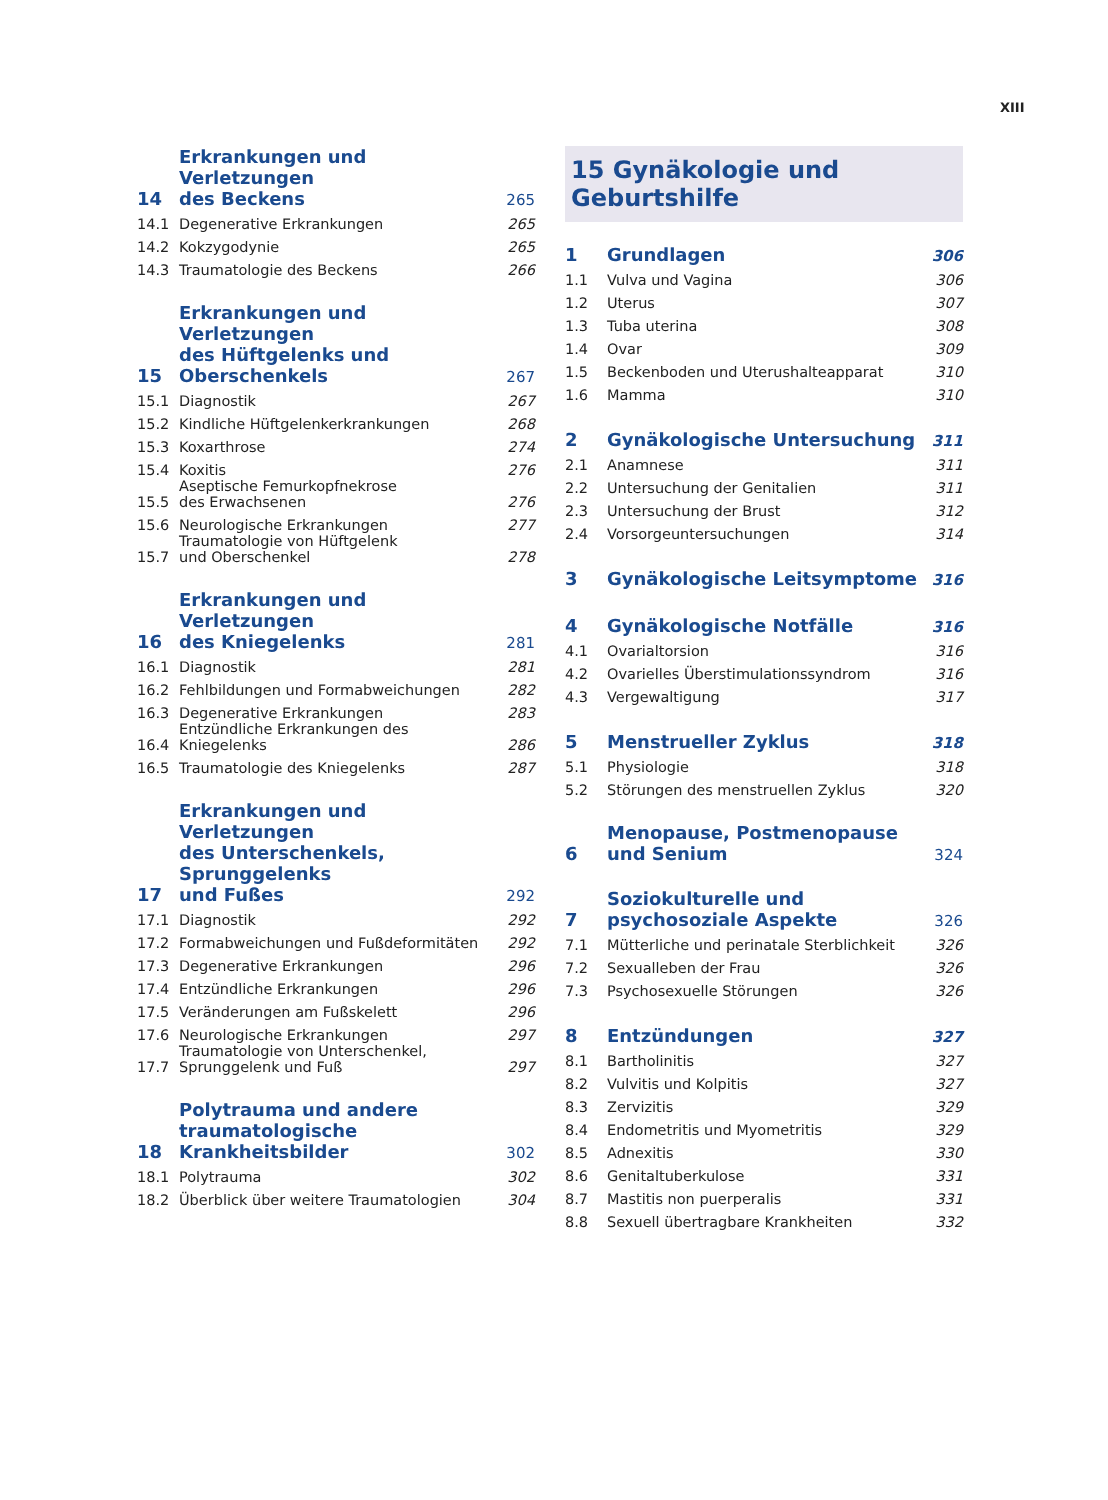XIII
| 14 | Erkrankungen und Verletzungen des Beckens | 265 |
| 14.1 | Degenerative Erkrankungen | 265 |
| 14.2 | Kokzygodynie | 265 |
| 14.3 | Traumatologie des Beckens | 266 |
| 15 | Erkrankungen und Verletzungen des Hüftgelenks und Oberschenkels | 267 |
| 15.1 | Diagnostik | 267 |
| 15.2 | Kindliche Hüftgelenkerkrankungen | 268 |
| 15.3 | Koxarthrose | 274 |
| 15.4 | Koxitis | 276 |
| 15.5 | Aseptische Femurkopfnekrose des Erwachsenen | 276 |
| 15.6 | Neurologische Erkrankungen | 277 |
| 15.7 | Traumatologie von Hüftgelenk und Oberschenkel | 278 |
| 16 | Erkrankungen und Verletzungen des Kniegelenks | 281 |
| 16.1 | Diagnostik | 281 |
| 16.2 | Fehlbildungen und Formabweichungen | 282 |
| 16.3 | Degenerative Erkrankungen | 283 |
| 16.4 | Entzündliche Erkrankungen des Kniegelenks | 286 |
| 16.5 | Traumatologie des Kniegelenks | 287 |
| 17 | Erkrankungen und Verletzungen des Unterschenkels, Sprunggelenks und Fußes | 292 |
| 17.1 | Diagnostik | 292 |
| 17.2 | Formabweichungen und Fußdeformitäten | 292 |
| 17.3 | Degenerative Erkrankungen | 296 |
| 17.4 | Entzündliche Erkrankungen | 296 |
| 17.5 | Veränderungen am Fußskelett | 296 |
| 17.6 | Neurologische Erkrankungen | 297 |
| 17.7 | Traumatologie von Unterschenkel, Sprunggelenk und Fuß | 297 |
| 18 | Polytrauma und andere traumatologische Krankheitsbilder | 302 |
| 18.1 | Polytrauma | 302 |
| 18.2 | Überblick über weitere Traumatologien | 304 |
15 Gynäkologie und Geburtshilfe
| 1 | Grundlagen | 306 |
| 1.1 | Vulva und Vagina | 306 |
| 1.2 | Uterus | 307 |
| 1.3 | Tuba uterina | 308 |
| 1.4 | Ovar | 309 |
| 1.5 | Beckenboden und Uterushalteapparat | 310 |
| 1.6 | Mamma | 310 |
| 2 | Gynäkologische Untersuchung | 311 |
| 2.1 | Anamnese | 311 |
| 2.2 | Untersuchung der Genitalien | 311 |
| 2.3 | Untersuchung der Brust | 312 |
| 2.4 | Vorsorgeuntersuchungen | 314 |
| 3 | Gynäkologische Leitsymptome | 316 |
| 4 | Gynäkologische Notfälle | 316 |
| 4.1 | Ovarialtorsion | 316 |
| 4.2 | Ovarielles Überstimulationssyndrom | 316 |
| 4.3 | Vergewaltigung | 317 |
| 5 | Menstrueller Zyklus | 318 |
| 5.1 | Physiologie | 318 |
| 5.2 | Störungen des menstruellen Zyklus | 320 |
| 6 | Menopause, Postmenopause und Senium | 324 |
| 7 | Soziokulturelle und psychosoziale Aspekte | 326 |
| 7.1 | Mütterliche und perinatale Sterblichkeit | 326 |
| 7.2 | Sexualleben der Frau | 326 |
| 7.3 | Psychosexuelle Störungen | 326 |
| 8 | Entzündungen | 327 |
| 8.1 | Bartholinitis | 327 |
| 8.2 | Vulvitis und Kolpitis | 327 |
| 8.3 | Zervizitis | 329 |
| 8.4 | Endometritis und Myometritis | 329 |
| 8.5 | Adnexitis | 330 |
| 8.6 | Genitaltuberkulose | 331 |
| 8.7 | Mastitis non puerperalis | 331 |
| 8.8 | Sexuell übertragbare Krankheiten | 332 |